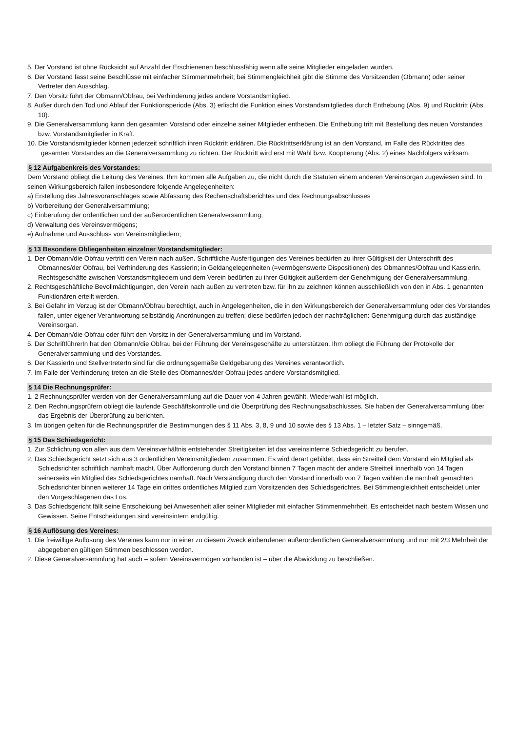5. Der Vorstand ist ohne Rücksicht auf Anzahl der Erschienenen beschlussfähig wenn alle seine Mitglieder eingeladen wurden.
6. Der Vorstand fasst seine Beschlüsse mit einfacher Stimmenmehrheit; bei Stimmengleichheit gibt die Stimme des Vorsitzenden (Obmann) oder seiner Vertreter den Ausschlag.
7. Den Vorsitz führt der Obmann/Obfrau, bei Verhinderung jedes andere Vorstandsmitglied.
8. Außer durch den Tod und Ablauf der Funktionsperiode (Abs. 3) erlischt die Funktion eines Vorstandsmitgliedes durch Enthebung (Abs. 9) und Rücktritt (Abs. 10).
9. Die Generalversammlung kann den gesamten Vorstand oder einzelne seiner Mitglieder entheben. Die Enthebung tritt mit Bestellung des neuen Vorstandes bzw. Vorstandsmitglieder in Kraft.
10. Die Vorstandsmitglieder können jederzeit schriftlich ihren Rücktritt erklären. Die Rücktrittserklärung ist an den Vorstand, im Falle des Rücktrittes des gesamten Vorstandes an die Generalversammlung zu richten. Der Rücktritt wird erst mit Wahl bzw. Kooptierung (Abs. 2) eines Nachfolgers wirksam.
§ 12 Aufgabenkreis des Vorstandes:
Dem Vorstand obliegt die Leitung des Vereines. Ihm kommen alle Aufgaben zu, die nicht durch die Statuten einem anderen Vereinsorgan zugewiesen sind. In seinen Wirkungsbereich fallen insbesondere folgende Angelegenheiten:
a) Erstellung des Jahresvoranschlages sowie Abfassung des Rechenschaftsberichtes und des Rechnungsabschlusses
b) Vorbereitung der Generalversammlung;
c) Einberufung der ordentlichen und der außerordentlichen Generalversammlung;
d) Verwaltung des Vereinsvermögens;
e) Aufnahme und Ausschluss von Vereinsmitgliedern;
§ 13 Besondere Obliegenheiten einzelner Vorstandsmitglieder:
1. Der Obmann/die Obfrau vertritt den Verein nach außen. Schriftliche Ausfertigungen des Vereines bedürfen zu ihrer Gültigkeit der Unterschrift des Obmannes/der Obfrau, bei Verhinderung des KassierIn; in Geldangelegenheiten (=vermögenswerte Dispositionen) des Obmannes/Obfrau und KassierIn. Rechtsgeschäfte zwischen Vorstandsmitgliedern und dem Verein bedürfen zu ihrer Gültigkeit außerdem der Genehmigung der Generalversammlung.
2. Rechtsgeschäftliche Bevollmächtigungen, den Verein nach außen zu vertreten bzw. für ihn zu zeichnen können ausschließlich von den in Abs. 1 genannten Funktionären erteilt werden.
3. Bei Gefahr im Verzug ist der Obmann/Obfrau berechtigt, auch in Angelegenheiten, die in den Wirkungsbereich der Generalversammlung oder des Vorstandes fallen, unter eigener Verantwortung selbständig Anordnungen zu treffen; diese bedürfen jedoch der nachträglichen: Genehmigung durch das zuständige Vereinsorgan.
4. Der Obmann/die Obfrau oder führt den Vorsitz in der Generalversammlung und im Vorstand.
5. Der SchriftführerIn hat den Obmann/die Obfrau bei der Führung der Vereinsgeschäfte zu unterstützen. Ihm obliegt die Führung der Protokolle der Generalversammlung und des Vorstandes.
6. Der KassierIn und StellvertreterIn sind für die ordnungsgemäße Geldgebarung des Vereines verantwortlich.
7. Im Falle der Verhinderung treten an die Stelle des Obmannes/der Obfrau jedes andere Vorstandsmitglied.
§ 14 Die Rechnungsprüfer:
1. 2 Rechnungsprüfer werden von der Generalversammlung auf die Dauer von 4 Jahren gewählt. Wiederwahl ist möglich.
2. Den Rechnungsprüfern obliegt die laufende Geschäftskontrolle und die Überprüfung des Rechnungsabschlusses. Sie haben der Generalversammlung über das Ergebnis der Überprüfung zu berichten.
3. Im übrigen gelten für die Rechnungsprüfer die Bestimmungen des § 11 Abs. 3, 8, 9 und 10 sowie des § 13 Abs. 1 – letzter Satz – sinngemäß.
§ 15 Das Schiedsgericht:
1. Zur Schlichtung von allen aus dem Vereinsverhältnis entstehender Streitigkeiten ist das vereinsinterne Schiedsgericht zu berufen.
2. Das Schiedsgericht setzt sich aus 3 ordentlichen Vereinsmitgliedern zusammen. Es wird derart gebildet, dass ein Streitteil dem Vorstand ein Mitglied als Schiedsrichter schriftlich namhaft macht. Über Aufforderung durch den Vorstand binnen 7 Tagen macht der andere Streitteil innerhalb von 14 Tagen seinerseits ein Mitglied des Schiedsgerichtes namhaft. Nach Verständigung durch den Vorstand innerhalb von 7 Tagen wählen die namhaft gemachten Schiedsrichter binnen weiterer 14 Tage ein drittes ordentliches Mitglied zum Vorsitzenden des Schiedsgerichtes. Bei Stimmengleichheit entscheidet unter den Vorgeschlagenen das Los.
3. Das Schiedsgericht fällt seine Entscheidung bei Anwesenheit aller seiner Mitglieder mit einfacher Stimmenmehrheit. Es entscheidet nach bestem Wissen und Gewissen. Seine Entscheidungen sind vereinsintern endgültig.
§ 16 Auflösung des Vereines:
1. Die freiwillige Auflösung des Vereines kann nur in einer zu diesem Zweck einberufenen außerordentlichen Generalversammlung und nur mit 2/3 Mehrheit der abgegebenen gültigen Stimmen beschlossen werden.
2. Diese Generalversammlung hat auch – sofern Vereinsvermögen vorhanden ist – über die Abwicklung zu beschließen.